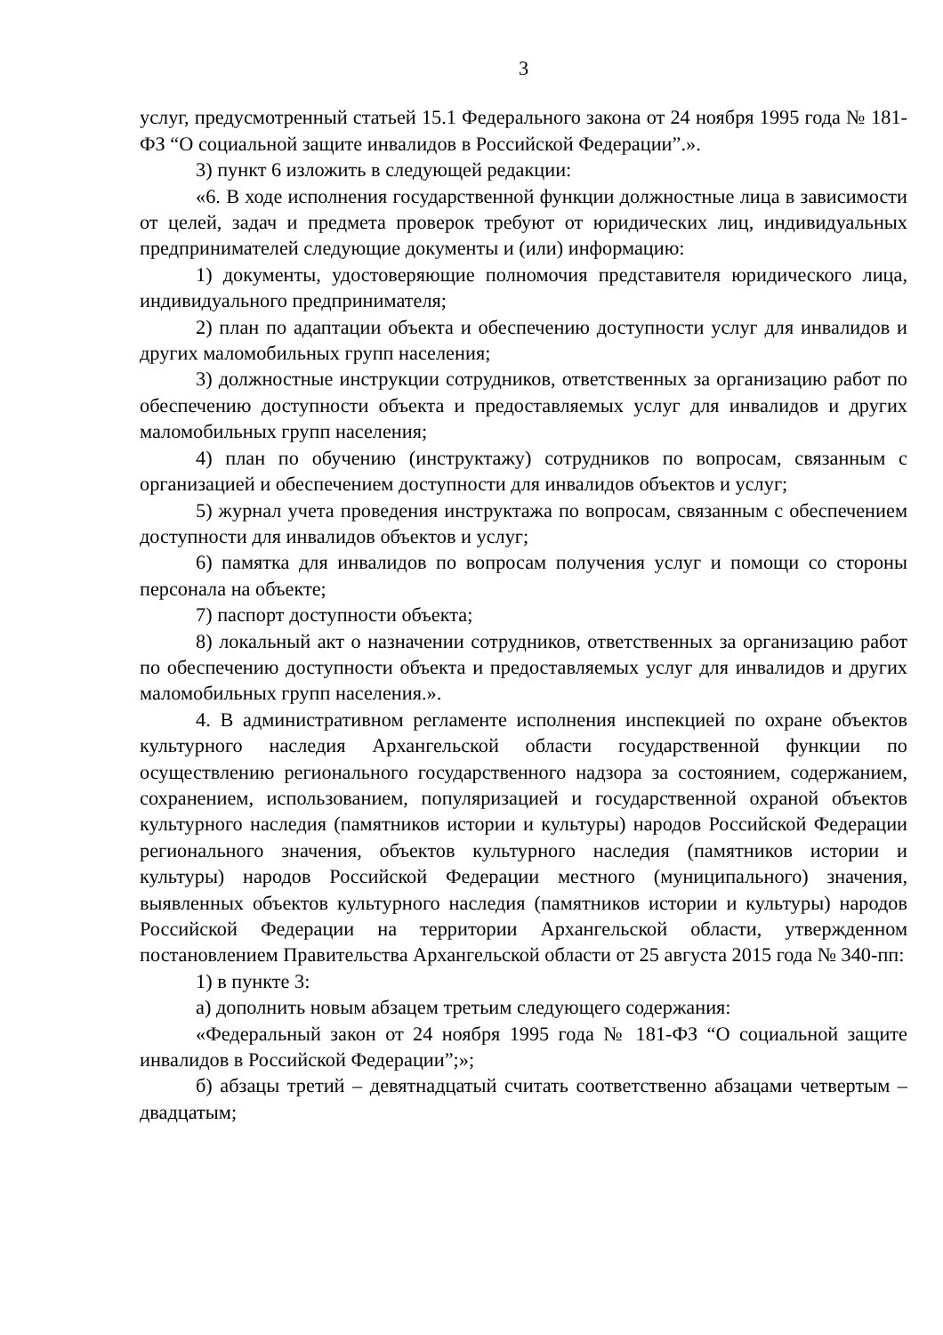3
услуг, предусмотренный статьей 15.1 Федерального закона от 24 ноября 1995 года № 181-ФЗ “О социальной защите инвалидов в Российской Федерации”.».
3) пункт 6 изложить в следующей редакции:
«6. В ходе исполнения государственной функции должностные лица в зависимости от целей, задач и предмета проверок требуют от юридических лиц, индивидуальных предпринимателей следующие документы и (или) информацию:
1) документы, удостоверяющие полномочия представителя юридического лица, индивидуального предпринимателя;
2) план по адаптации объекта и обеспечению доступности услуг для инвалидов и других маломобильных групп населения;
3) должностные инструкции сотрудников, ответственных за организацию работ по обеспечению доступности объекта и предоставляемых услуг для инвалидов и других маломобильных групп населения;
4) план по обучению (инструктажу) сотрудников по вопросам, связанным с организацией и обеспечением доступности для инвалидов объектов и услуг;
5) журнал учета проведения инструктажа по вопросам, связанным с обеспечением доступности для инвалидов объектов и услуг;
6) памятка для инвалидов по вопросам получения услуг и помощи со стороны персонала на объекте;
7) паспорт доступности объекта;
8) локальный акт о назначении сотрудников, ответственных за организацию работ по обеспечению доступности объекта и предоставляемых услуг для инвалидов и других маломобильных групп населения.».
4. В административном регламенте исполнения инспекцией по охране объектов культурного наследия Архангельской области государственной функции по осуществлению регионального государственного надзора за состоянием, содержанием, сохранением, использованием, популяризацией и государственной охраной объектов культурного наследия (памятников истории и культуры) народов Российской Федерации регионального значения, объектов культурного наследия (памятников истории и культуры) народов Российской Федерации местного (муниципального) значения, выявленных объектов культурного наследия (памятников истории и культуры) народов Российской Федерации на территории Архангельской области, утвержденном постановлением Правительства Архангельской области от 25 августа 2015 года № 340-пп:
1) в пункте 3:
а) дополнить новым абзацем третьим следующего содержания:
«Федеральный закон от 24 ноября 1995 года № 181-ФЗ “О социальной защите инвалидов в Российской Федерации”;»;
б) абзацы третий – девятнадцатый считать соответственно абзацами четвертым – двадцатым;